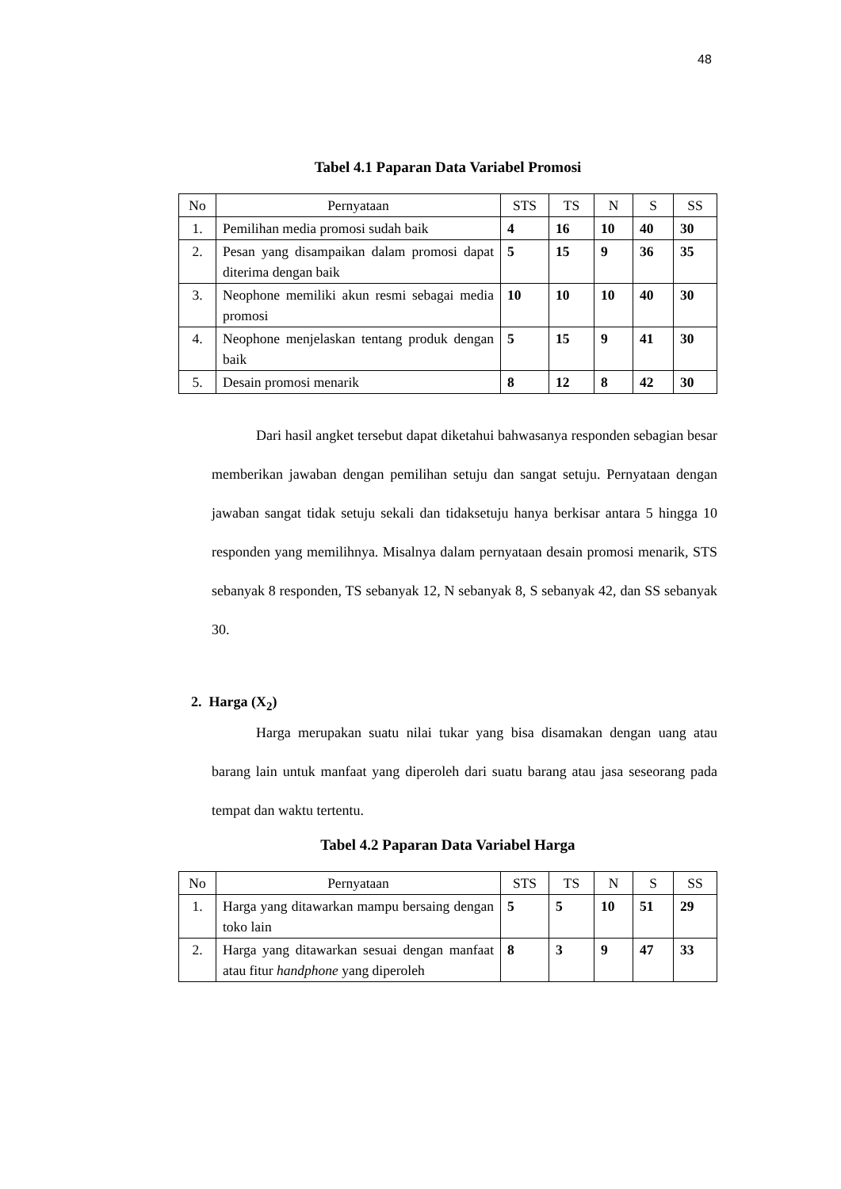48
Tabel 4.1 Paparan Data Variabel Promosi
| No | Pernyataan | STS | TS | N | S | SS |
| --- | --- | --- | --- | --- | --- | --- |
| 1. | Pemilihan media promosi sudah baik | 4 | 16 | 10 | 40 | 30 |
| 2. | Pesan yang disampaikan dalam promosi dapat diterima dengan baik | 5 | 15 | 9 | 36 | 35 |
| 3. | Neophone memiliki akun resmi sebagai media promosi | 10 | 10 | 10 | 40 | 30 |
| 4. | Neophone menjelaskan tentang produk dengan baik | 5 | 15 | 9 | 41 | 30 |
| 5. | Desain promosi menarik | 8 | 12 | 8 | 42 | 30 |
Dari hasil angket tersebut dapat diketahui bahwasanya responden sebagian besar memberikan jawaban dengan pemilihan setuju dan sangat setuju. Pernyataan dengan jawaban sangat tidak setuju sekali dan tidaksetuju hanya berkisar antara 5 hingga 10 responden yang memilihnya. Misalnya dalam pernyataan desain promosi menarik, STS sebanyak 8 responden, TS sebanyak 12, N sebanyak 8, S sebanyak 42, dan SS sebanyak 30.
2. Harga (X<sub>2</sub>)
Harga merupakan suatu nilai tukar yang bisa disamakan dengan uang atau barang lain untuk manfaat yang diperoleh dari suatu barang atau jasa seseorang pada tempat dan waktu tertentu.
Tabel 4.2 Paparan Data Variabel Harga
| No | Pernyataan | STS | TS | N | S | SS |
| --- | --- | --- | --- | --- | --- | --- |
| 1. | Harga yang ditawarkan mampu bersaing dengan toko lain | 5 | 5 | 10 | 51 | 29 |
| 2. | Harga yang ditawarkan sesuai dengan manfaat atau fitur handphone yang diperoleh | 8 | 3 | 9 | 47 | 33 |